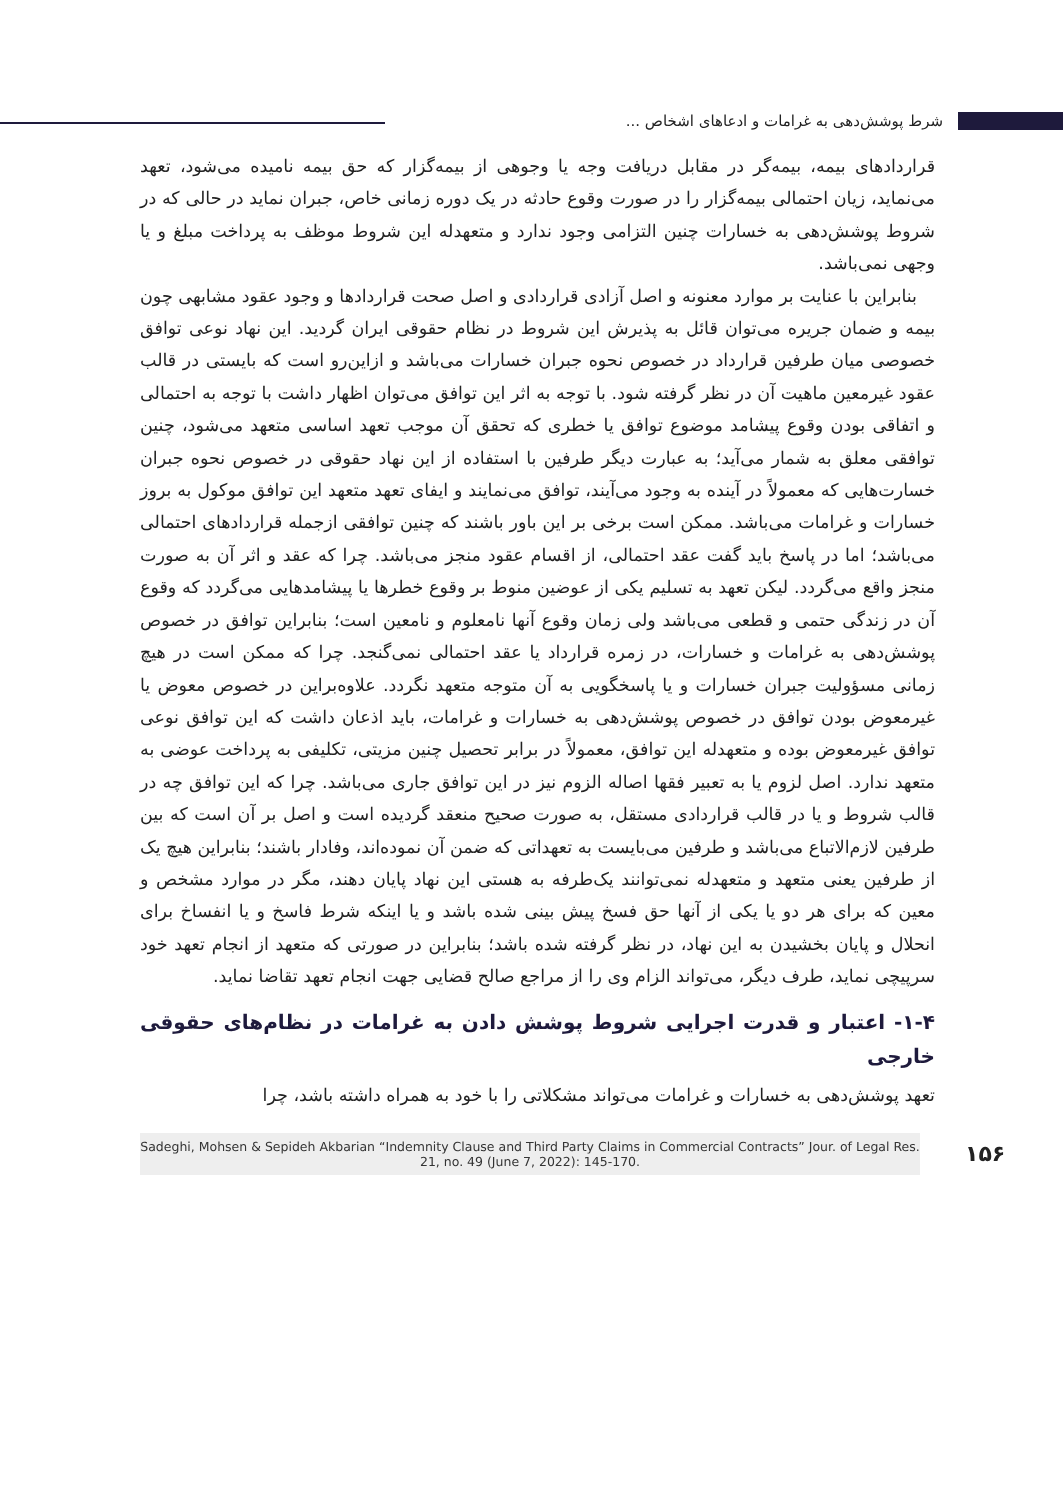شرط پوشش‌دهی به غرامات و ادعاهای اشخاص ...
قراردادهای بیمه، بیمه‌گر در مقابل دریافت وجه یا وجوهی از بیمه‌گزار که حق بیمه نامیده می‌شود، تعهد می‌نماید، زیان احتمالی بیمه‌گزار را در صورت وقوع حادثه در یک دوره زمانی خاص، جبران نماید در حالی که در شروط پوشش‌دهی به خسارات چنین التزامی وجود ندارد و متعهدله این شروط موظف به پرداخت مبلغ و یا وجهی نمی‌باشد.
بنابراین با عنایت بر موارد معنونه و اصل آزادی قراردادی و اصل صحت قراردادها و وجود عقود مشابهی چون بیمه و ضمان جریره می‌توان قائل به پذیرش این شروط در نظام حقوقی ایران گردید. این نهاد نوعی توافق خصوصی میان طرفین قرارداد در خصوص نحوه جبران خسارات می‌باشد و ازاین‌رو است که بایستی در قالب عقود غیرمعین ماهیت آن در نظر گرفته شود. با توجه به اثر این توافق می‌توان اظهار داشت با توجه به احتمالی و اتفاقی بودن وقوع پیشامد موضوع توافق یا خطری که تحقق آن موجب تعهد اساسی متعهد می‌شود، چنین توافقی معلق به شمار می‌آید؛ به عبارت دیگر طرفین با استفاده از این نهاد حقوقی در خصوص نحوه جبران خسارت‌هایی که معمولاً در آینده به وجود می‌آیند، توافق می‌نمایند و ایفای تعهد متعهد این توافق موکول به بروز خسارات و غرامات می‌باشد. ممکن است برخی بر این باور باشند که چنین توافقی ازجمله قراردادهای احتمالی می‌باشد؛ اما در پاسخ باید گفت عقد احتمالی، از اقسام عقود منجز می‌باشد. چرا که عقد و اثر آن به صورت منجز واقع می‌گردد. لیکن تعهد به تسلیم یکی از عوضین منوط بر وقوع خطرها یا پیشامدهایی می‌گردد که وقوع آن در زندگی حتمی و قطعی می‌باشد ولی زمان وقوع آنها نامعلوم و نامعین است؛ بنابراین توافق در خصوص پوشش‌دهی به غرامات و خسارات، در زمره قرارداد یا عقد احتمالی نمی‌گنجد. چرا که ممکن است در هیچ زمانی مسؤولیت جبران خسارات و یا پاسخگویی به آن متوجه متعهد نگردد. علاوه‌براین در خصوص معوض یا غیرمعوض بودن توافق در خصوص پوشش‌دهی به خسارات و غرامات، باید اذعان داشت که این توافق نوعی توافق غیرمعوض بوده و متعهدله این توافق، معمولاً در برابر تحصیل چنین مزیتی، تکلیفی به پرداخت عوضی به متعهد ندارد. اصل لزوم یا به تعبیر فقها اصاله الزوم نیز در این توافق جاری می‌باشد. چرا که این توافق چه در قالب شروط و یا در قالب قراردادی مستقل، به صورت صحیح منعقد گردیده است و اصل بر آن است که بین طرفین لازم‌الاتباع می‌باشد و طرفین می‌بایست به تعهداتی که ضمن آن نموده‌اند، وفادار باشند؛ بنابراین هیچ یک از طرفین یعنی متعهد و متعهدله نمی‌توانند یک‌طرفه به هستی این نهاد پایان دهند، مگر در موارد مشخص و معین که برای هر دو یا یکی از آنها حق فسخ پیش بینی شده باشد و یا اینکه شرط فاسخ و یا انفساخ برای انحلال و پایان بخشیدن به این نهاد، در نظر گرفته شده باشد؛ بنابراین در صورتی که متعهد از انجام تعهد خود سرپیچی نماید، طرف دیگر، می‌تواند الزام وی را از مراجع صالح قضایی جهت انجام تعهد تقاضا نماید.
۱-۴- اعتبار و قدرت اجرایی شروط پوشش دادن به غرامات در نظام‌های حقوقی خارجی
تعهد پوشش‌دهی به خسارات و غرامات می‌تواند مشکلاتی را با خود به همراه داشته باشد، چرا
Sadeghi, Mohsen & Sepideh Akbarian “Indemnity Clause and Third Party Claims in Commercial Contracts” Jour. of Legal Res. 21, no. 49 (June 7, 2022): 145-170.
۱۵۶